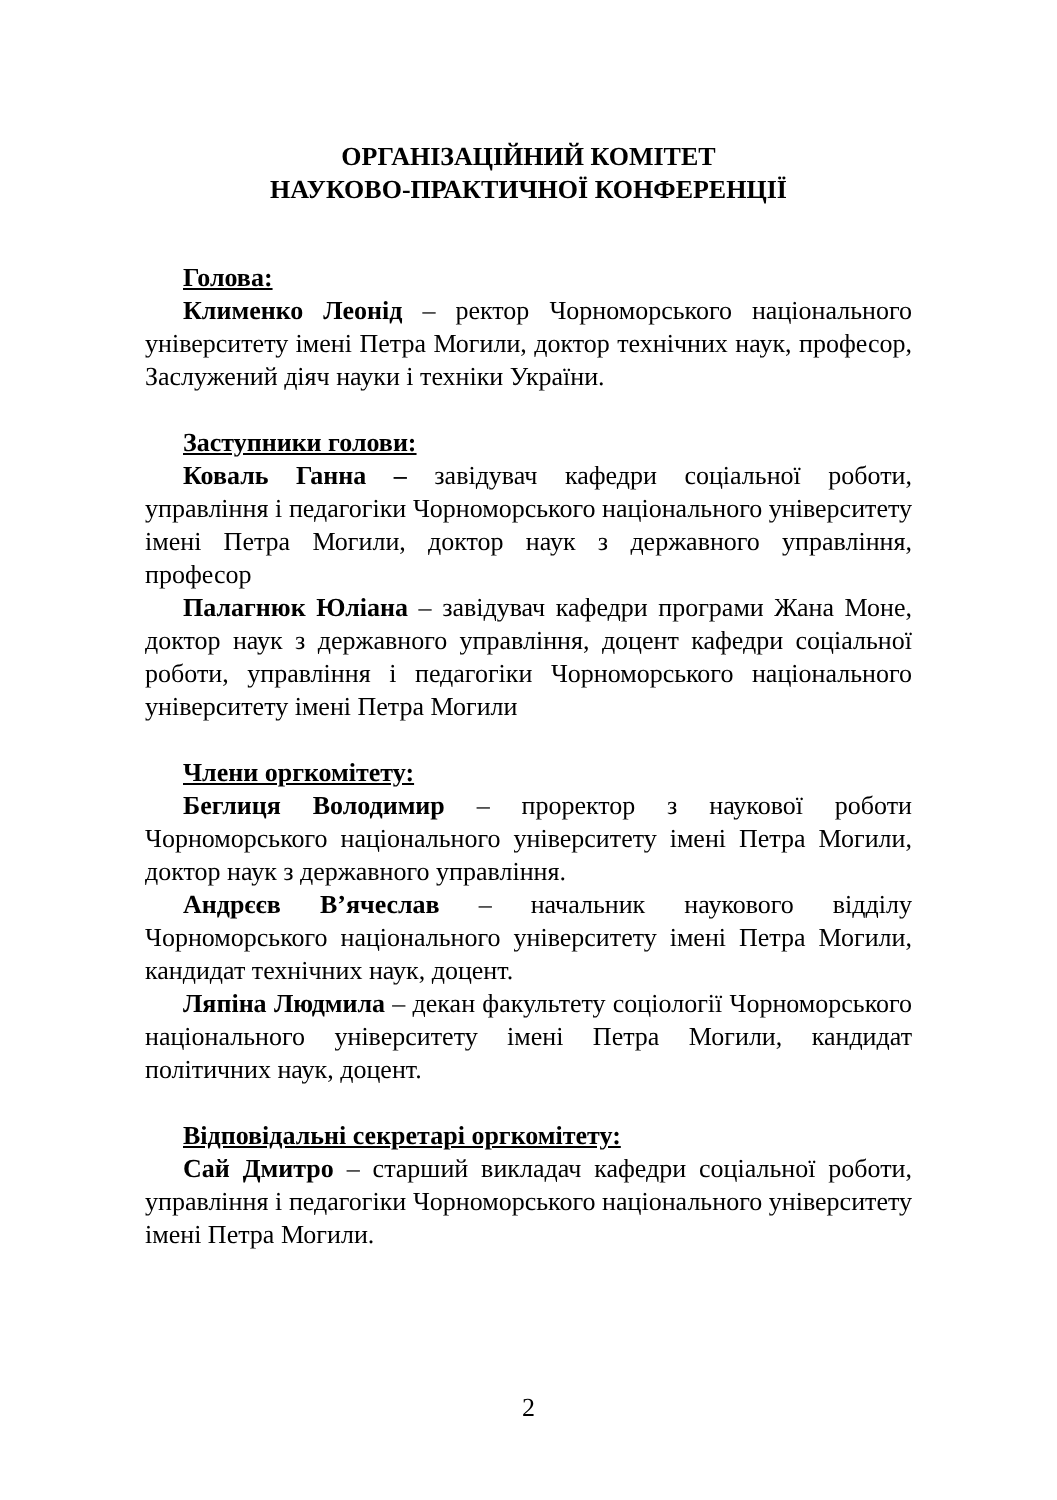ОРГАНІЗАЦІЙНИЙ КОМІТЕТ
НАУКОВО-ПРАКТИЧНОЇ КОНФЕРЕНЦІЇ
Голова:
Клименко Леонід – ректор Чорноморського національного університету імені Петра Могили, доктор технічних наук, професор, Заслужений діяч науки і техніки України.
Заступники голови:
Коваль Ганна – завідувач кафедри соціальної роботи, управління і педагогіки Чорноморського національного університету імені Петра Могили, доктор наук з державного управління, професор
Палагнюк Юліана – завідувач кафедри програми Жана Моне, доктор наук з державного управління, доцент кафедри соціальної роботи, управління і педагогіки Чорноморського національного університету імені Петра Могили
Члени оргкомітету:
Беглиця Володимир – проректор з наукової роботи Чорноморського національного університету імені Петра Могили, доктор наук з державного управління.
Андрєєв В’ячеслав – начальник наукового відділу Чорноморського національного університету імені Петра Могили, кандидат технічних наук, доцент.
Ляпіна Людмила – декан факультету соціології Чорноморського національного університету імені Петра Могили, кандидат політичних наук, доцент.
Відповідальні секретарі оргкомітету:
Сай Дмитро – старший викладач кафедри соціальної роботи, управління і педагогіки Чорноморського національного університету імені Петра Могили.
2